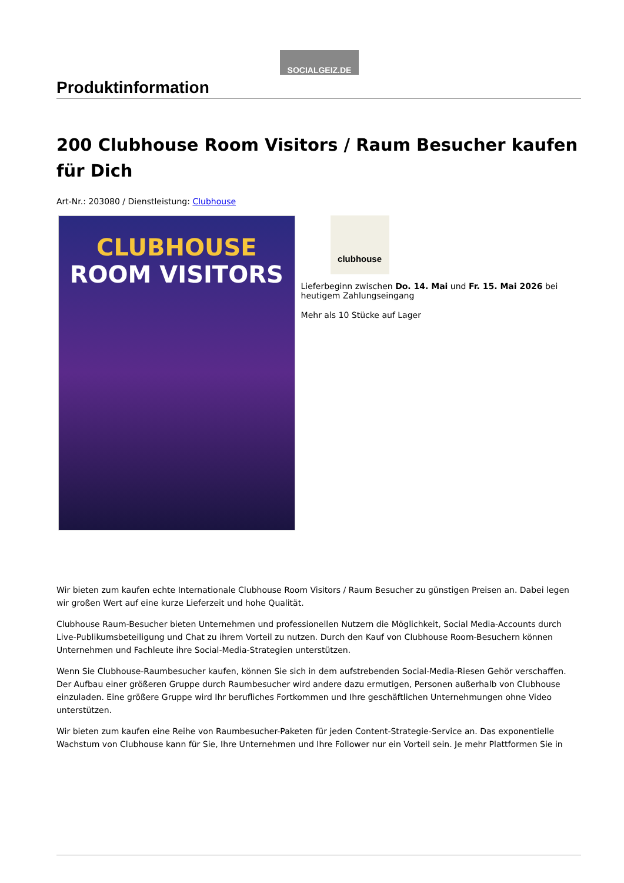SOCIALGEIZ.DE
Produktinformation
200 Clubhouse Room Visitors / Raum Besucher kaufen für Dich
Art-Nr.: 203080 / Dienstleistung: Clubhouse
CLUBHOUSE
ROOM VISITORS
clubhouse
Lieferbeginn zwischen Do. 14. Mai und Fr. 15. Mai 2026 bei heutigem Zahlungseingang
Mehr als 10 Stücke auf Lager
Wir bieten zum kaufen echte Internationale Clubhouse Room Visitors / Raum Besucher zu günstigen Preisen an. Dabei legen wir großen Wert auf eine kurze Lieferzeit und hohe Qualität.
Clubhouse Raum-Besucher bieten Unternehmen und professionellen Nutzern die Möglichkeit, Social Media-Accounts durch Live-Publikumsbeteiligung und Chat zu ihrem Vorteil zu nutzen. Durch den Kauf von Clubhouse Room-Besuchern können Unternehmen und Fachleute ihre Social-Media-Strategien unterstützen.
Wenn Sie Clubhouse-Raumbesucher kaufen, können Sie sich in dem aufstrebenden Social-Media-Riesen Gehör verschaffen. Der Aufbau einer größeren Gruppe durch Raumbesucher wird andere dazu ermutigen, Personen außerhalb von Clubhouse einzuladen. Eine größere Gruppe wird Ihr berufliches Fortkommen und Ihre geschäftlichen Unternehmungen ohne Video unterstützen.
Wir bieten zum kaufen eine Reihe von Raumbesucher-Paketen für jeden Content-Strategie-Service an. Das exponentielle Wachstum von Clubhouse kann für Sie, Ihre Unternehmen und Ihre Follower nur ein Vorteil sein. Je mehr Plattformen Sie in